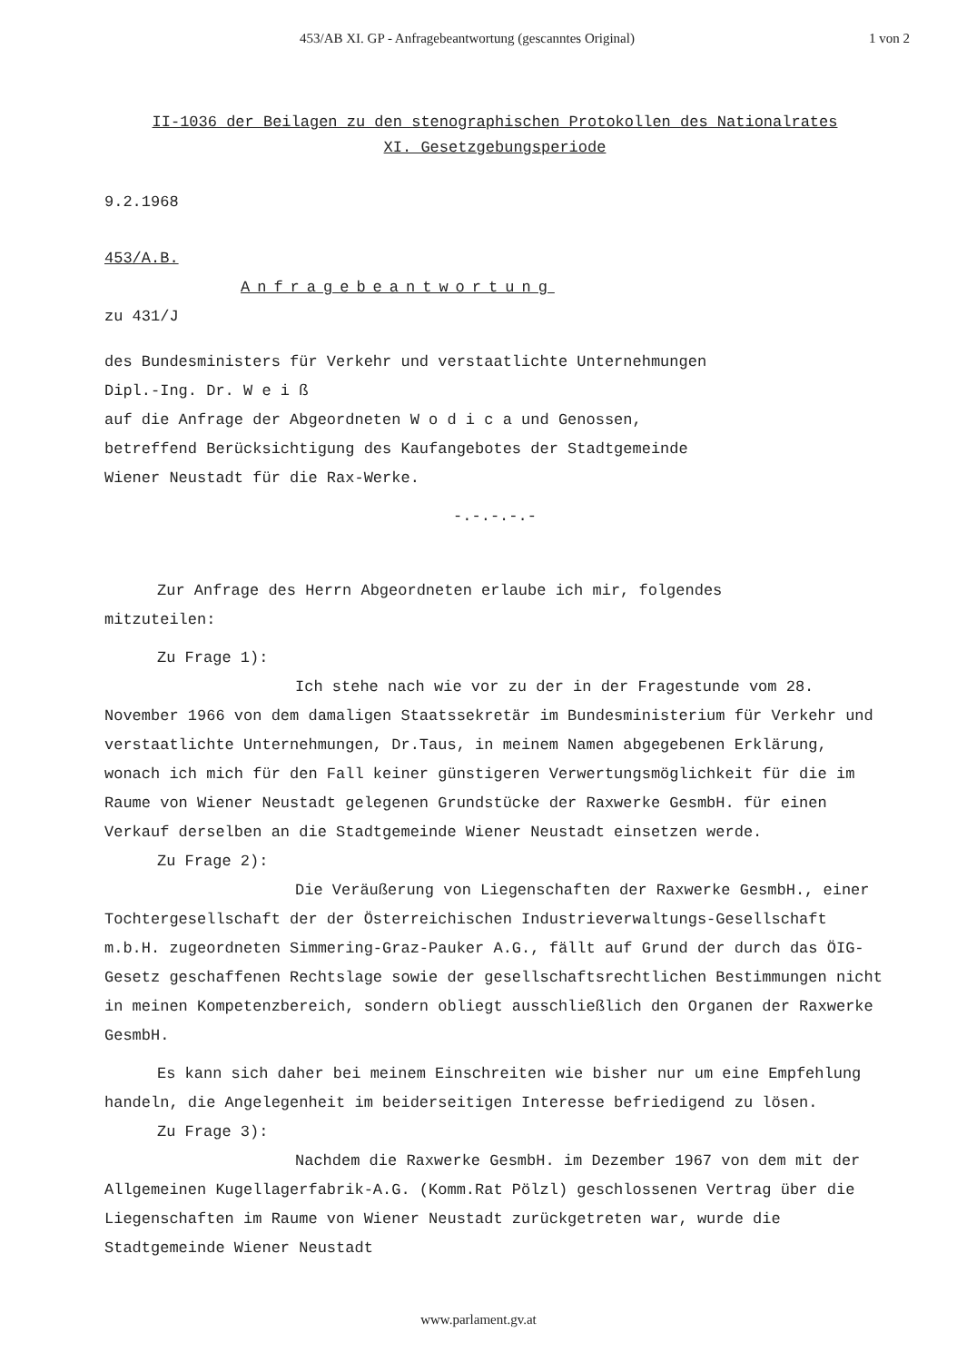453/AB XI. GP - Anfragebeantwortung (gescanntes Original) 1 von 2
II-1036 der Beilagen zu den stenographischen Protokollen des Nationalrates
XI. Gesetzgebungsperiode
9.2.1968
453/A.B.
Anfragebeantwortung
zu 431/J
des Bundesministers für Verkehr und verstaatlichte Unternehmungen
Dipl.-Ing. Dr. W e i ß
auf die Anfrage der Abgeordneten W o d i c a und Genossen,
betreffend Berücksichtigung des Kaufangebotes der Stadtgemeinde
Wiener Neustadt für die Rax-Werke.
-.-.-.-.-
Zur Anfrage des Herrn Abgeordneten erlaube ich mir, folgendes
mitzuteilen:
Zu Frage 1):
Ich stehe nach wie vor zu der in der Fragestunde vom 28. November 1966 von dem damaligen Staatssekretär im Bundesministerium für Verkehr und verstaatlichte Unternehmungen, Dr.Taus, in meinem Namen abgegebenen Erklärung, wonach ich mich für den Fall keiner günstigeren Verwertungsmöglichkeit für die im Raume von Wiener Neustadt gelegenen Grundstücke der Raxwerke GesmbH. für einen Verkauf derselben an die Stadtgemeinde Wiener Neustadt einsetzen werde.
Zu Frage 2):
Die Veräußerung von Liegenschaften der Raxwerke GesmbH., einer Tochtergesellschaft der der Österreichischen Industrieverwaltungs-Gesellschaft m.b.H. zugeordneten Simmering-Graz-Pauker A.G., fällt auf Grund der durch das ÖIG-Gesetz geschaffenen Rechtslage sowie der gesellschaftsrechtlichen Bestimmungen nicht in meinen Kompetenzbereich, sondern obliegt ausschließlich den Organen der Raxwerke GesmbH.
Es kann sich daher bei meinem Einschreiten wie bisher nur um eine Empfehlung handeln, die Angelegenheit im beiderseitigen Interesse befriedigend zu lösen.
Zu Frage 3):
Nachdem die Raxwerke GesmbH. im Dezember 1967 von dem mit der Allgemeinen Kugellagerfabrik-A.G. (Komm.Rat Pölzl) geschlossenen Vertrag über die Liegenschaften im Raume von Wiener Neustadt zurückgetreten war, wurde die Stadtgemeinde Wiener Neustadt
www.parlament.gv.at